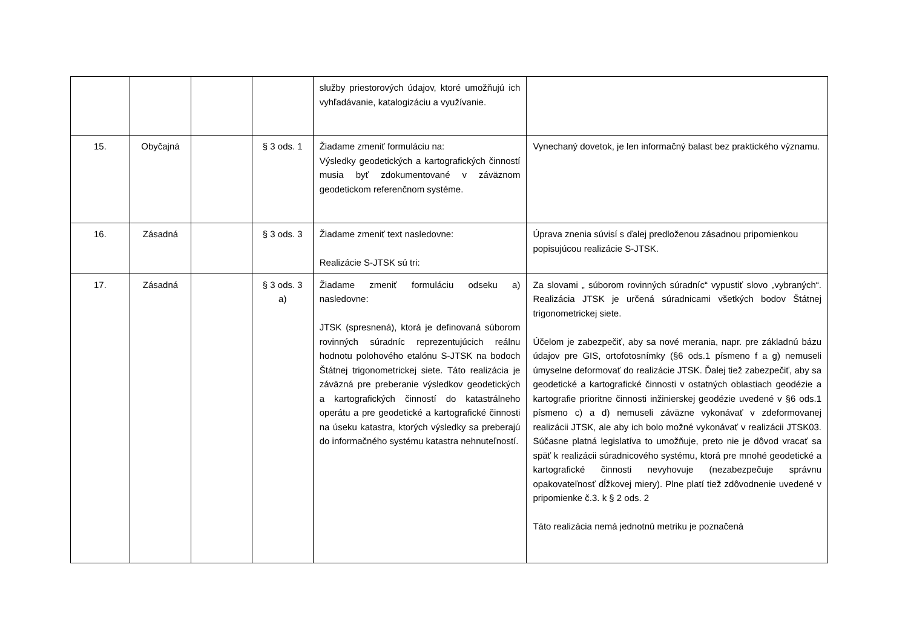| | | | | služby priestorových údajov, ktoré umožňujú ich vyhľadávanie, katalogizáciu a využívanie. | |
| 15. | Obyčajná | | § 3 ods. 1 | Žiadame zmeniť formuláciu na: Výsledky geodetických a kartografických činností musia byť zdokumentované v záväznom geodetickom referenčnom systéme. | Vynechaný dovetok, je len informačný balast bez praktického významu. |
| 16. | Zásadná | | § 3 ods. 3 | Žiadame zmeniť text nasledovne: Realizácie S-JTSK sú tri: | Úprava znenia súvisí s ďalej predloženou zásadnou pripomienkou popisujúcou realizácie S-JTSK. |
| 17. | Zásadná | | § 3 ods. 3 a) | Žiadame zmeniť formuláciu odseku a) nasledovne: JTSK (spresnená), ktorá je definovaná súborom rovinných súradníc reprezentujúcich reálnu hodnotu polohového etalónu S-JTSK na bodoch Štátnej trigonometrickej siete. Táto realizácia je záväzná pre preberanie výsledkov geodetických a kartografických činností do katastrálneho operátu a pre geodetické a kartografické činnosti na úseku katastra, ktorých výsledky sa preberajú do informačného systému katastra nehnuteľností. | Za slovami „ súborom rovinných súradníc“ vypustiť slovo „vybraných“. Realizácia JTSK je určená súradnicami všetkých bodov Štátnej trigonometrickej siete. Účelom je zabezpečiť, aby sa nové merania, napr. pre základnú bázu údajov pre GIS, ortofotosnímky (§6 ods.1 písmeno f a g) nemuseli úmyselne deformovať do realizácie JTSK. Ďalej tiež zabezpečiť, aby sa geodetické a kartografické činnosti v ostatných oblastiach geodézie a kartografie prioritne činnosti inžinierskej geodézie uvedené v §6 ods.1 písmeno c) a d) nemuseli záväzne vykonávať v zdeformovanej realizácii JTSK, ale aby ich bolo možné vykonávať v realizácii JTSK03. Súčasne platná legislatíva to umožňuje, preto nie je dôvod vracať sa späť k realizácii súradnicového systému, ktorá pre mnohé geodetické a kartografické činnosti nevyhovuje (nezabezpečuje správnu opakovateľnosť dĺžkovej miery). Plne platí tiež zdôvodnenie uvedené v pripomienke č.3. k § 2 ods. 2 Táto realizácia nemá jednotnú metriku je poznačená |